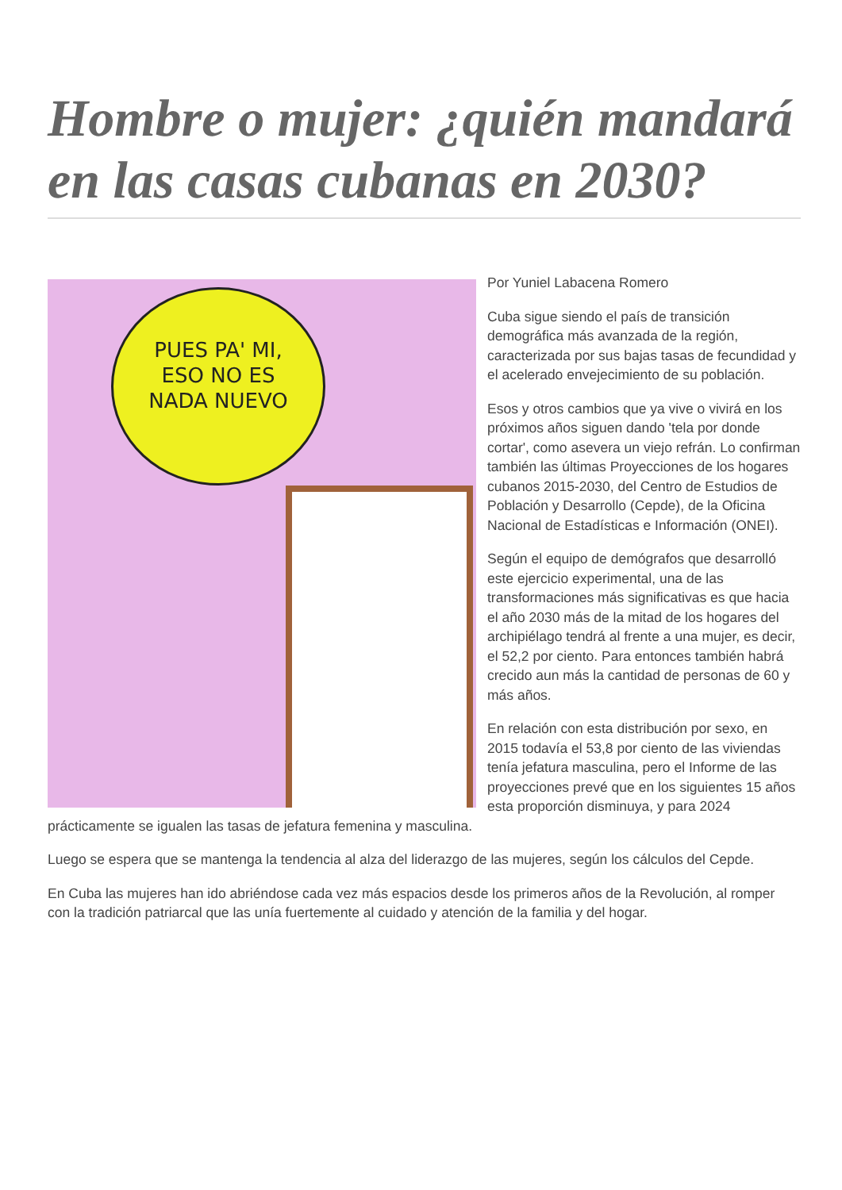Hombre o mujer: ¿quién mandará en las casas cubanas en 2030?
PUES PA' MI,
ESO NO ES
NADA NUEVO
Por Yuniel Labacena Romero
Cuba sigue siendo el país de transición demográfica más avanzada de la región, caracterizada por sus bajas tasas de fecundidad y el acelerado envejecimiento de su población.
Esos y otros cambios que ya vive o vivirá en los próximos años siguen dando 'tela por donde cortar', como asevera un viejo refrán. Lo confirman también las últimas Proyecciones de los hogares cubanos 2015-2030, del Centro de Estudios de Población y Desarrollo (Cepde), de la Oficina Nacional de Estadísticas e Información (ONEI).
Según el equipo de demógrafos que desarrolló este ejercicio experimental, una de las transformaciones más significativas es que hacia el año 2030 más de la mitad de los hogares del archipiélago tendrá al frente a una mujer, es decir, el 52,2 por ciento. Para entonces también habrá crecido aun más la cantidad de personas de 60 y más años.
En relación con esta distribución por sexo, en 2015 todavía el 53,8 por ciento de las viviendas tenía jefatura masculina, pero el Informe de las proyecciones prevé que en los siguientes 15 años esta proporción disminuya, y para 2024 prácticamente se igualen las tasas de jefatura femenina y masculina.
Luego se espera que se mantenga la tendencia al alza del liderazgo de las mujeres, según los cálculos del Cepde.
En Cuba las mujeres han ido abriéndose cada vez más espacios desde los primeros años de la Revolución, al romper con la tradición patriarcal que las unía fuertemente al cuidado y atención de la familia y del hogar.